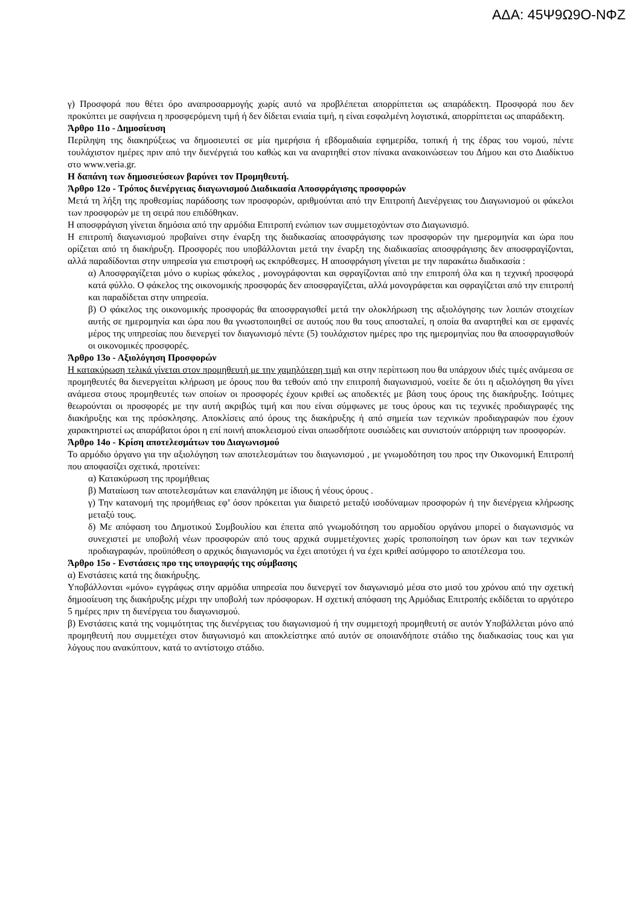ΑΔΑ: 45Ψ9Ω9Ο-ΝΦΖ
γ) Προσφορά που θέτει όρο αναπροσαρμογής χωρίς αυτό να προβλέπεται απορρίπτεται ως απαράδεκτη. Προσφορά που δεν προκύπτει με σαφήνεια η προσφερόμενη τιμή ή δεν δίδεται ενιαία τιμή, η είναι εσφαλμένη λογιστικά, απορρίπτεται ως απαράδεκτη.
Άρθρο 11ο - Δημοσίευση
Περίληψη της διακηρύξεως να δημοσιευτεί σε μία ημερήσια ή εβδομαδιαία εφημερίδα, τοπική ή της έδρας του νομού, πέντε τουλάχιστον ημέρες πριν από την διενέργειά του καθώς και να αναρτηθεί στον πίνακα ανακοινώσεων του Δήμου και στο Διαδίκτυο στο www.veria.gr.
Η δαπάνη των δημοσιεύσεων βαρύνει τον Προμηθευτή.
Άρθρο 12ο - Τρόπος διενέργειας διαγωνισμού Διαδικασία Αποσφράγισης προσφορών
Μετά τη λήξη της προθεσμίας παράδοσης των προσφορών, αριθμούνται από την Επιτροπή Διενέργειας του Διαγωνισμού οι φάκελοι των προσφορών με τη σειρά που επιδόθηκαν.
Η αποσφράγιση γίνεται δημόσια από την αρμόδια Επιτροπή ενώπιον των συμμετοχόντων στο Διαγωνισμό.
Η επιτροπή διαγωνισμού προβαίνει στην έναρξη της διαδικασίας αποσφράγισης των προσφορών την ημερομηνία και ώρα που ορίζεται από τη διακήρυξη. Προσφορές που υποβάλλονται μετά την έναρξη της διαδικασίας αποσφράγισης δεν αποσφραγίζονται, αλλά παραδίδονται στην υπηρεσία για επιστροφή ως εκπρόθεσμες. Η αποσφράγιση γίνεται με την παρακάτω διαδικασία :
α) Αποσφραγίζεται μόνο ο κυρίως φάκελος , μονογράφονται και σφραγίζονται από την επιτροπή όλα και η τεχνική προσφορά κατά φύλλο. Ο φάκελος της οικονομικής προσφοράς δεν αποσφραγίζεται, αλλά μονογράφεται και σφραγίζεται από την επιτροπή και παραδίδεται στην υπηρεσία.
β) Ο φάκελος της οικονομικής προσφοράς θα αποσφραγισθεί μετά την ολοκλήρωση της αξιολόγησης των λοιπών στοιχείων αυτής σε ημερομηνία και ώρα που θα γνωστοποιηθεί σε αυτούς που θα τους αποσταλεί, η οποία θα αναρτηθεί και σε εμφανές μέρος της υπηρεσίας που διενεργεί τον διαγωνισμό πέντε (5) τουλάχιστον ημέρες προ της ημερομηνίας που θα αποσφραγισθούν οι οικονομικές προσφορές.
Άρθρο 13ο - Αξιολόγηση Προσφορών
Η κατακύρωση τελικά γίνεται στον προμηθευτή με την χαμηλότερη τιμή και στην περίπτωση που θα υπάρχουν ιδιές τιμές ανάμεσα σε προμηθευτές θα διενεργείται κλήρωση με όρους που θα τεθούν από την επιτροπή διαγωνισμού, νοείτε δε ότι η αξιολόγηση θα γίνει ανάμεσα στους προμηθευτές των οποίων οι προσφορές έχουν κριθεί ως αποδεκτές με βάση τους όρους της διακήρυξης. Ισότιμες θεωρούνται οι προσφορές με την αυτή ακριβώς τιμή και που είναι σύμφωνες με τους όρους και τις τεχνικές προδιαγραφές της διακήρυξης και της πρόσκλησης. Αποκλίσεις από όρους της διακήρυξης ή από σημεία των τεχνικών προδιαγραφών που έχουν χαρακτηριστεί ως απαράβατοι όροι η επί ποινή αποκλεισμού είναι οπωσδήποτε ουσιώδεις και συνιστούν απόρριψη των προσφορών.
Άρθρο 14ο - Κρίση αποτελεσμάτων του Διαγωνισμού
Το αρμόδιο όργανο για την αξιολόγηση των αποτελεσμάτων του διαγωνισμού , με γνωμοδότηση του προς την Οικονομική Επιτροπή που αποφασίζει σχετικά, προτείνει:
α) Κατακύρωση της προμήθειας
β) Ματαίωση των αποτελεσμάτων και επανάληψη με ίδιους ή νέους όρους .
γ) Την κατανομή της προμήθειας εφ’ όσον πρόκειται για διαιρετό μεταξύ ισοδύναμων προσφορών ή την διενέργεια κλήρωσης μεταξύ τους.
δ) Με απόφαση του Δημοτικού Συμβουλίου και έπειτα από γνωμοδότηση του αρμοδίου οργάνου μπορεί ο διαγωνισμός να συνεχιστεί με υποβολή νέων προσφορών από τους αρχικά συμμετέχοντες χωρίς τροποποίηση των όρων και των τεχνικών προδιαγραφών, προϋπόθεση ο αρχικός διαγωνισμός να έχει αποτύχει ή να έχει κριθεί ασύμφορο το αποτέλεσμα του.
Άρθρο 15ο - Ενστάσεις προ της υπογραφής της σύμβασης
α) Ενστάσεις κατά της διακήρυξης.
Υποβάλλονται «μόνο» εγγράφως στην αρμόδια υπηρεσία που διενεργεί τον διαγωνισμό μέσα στο μισό του χρόνου από την σχετική δημοσίευση της διακήρυξης μέχρι την υποβολή των πρόσφορων. Η σχετική απόφαση της Αρμόδιας Επιτροπής εκδίδεται το αργότερο 5 ημέρες πριν τη διενέργεια του διαγωνισμού.
β) Ενστάσεις κατά της νομιμότητας της διενέργειας του διαγωνισμού ή την συμμετοχή προμηθευτή σε αυτόν Υποβάλλεται μόνο από προμηθευτή που συμμετέχει στον διαγωνισμό και αποκλείστηκε από αυτόν σε οποιανδήποτε στάδιο της διαδικασίας τους και για λόγους που ανακύπτουν, κατά το αντίστοιχο στάδιο.